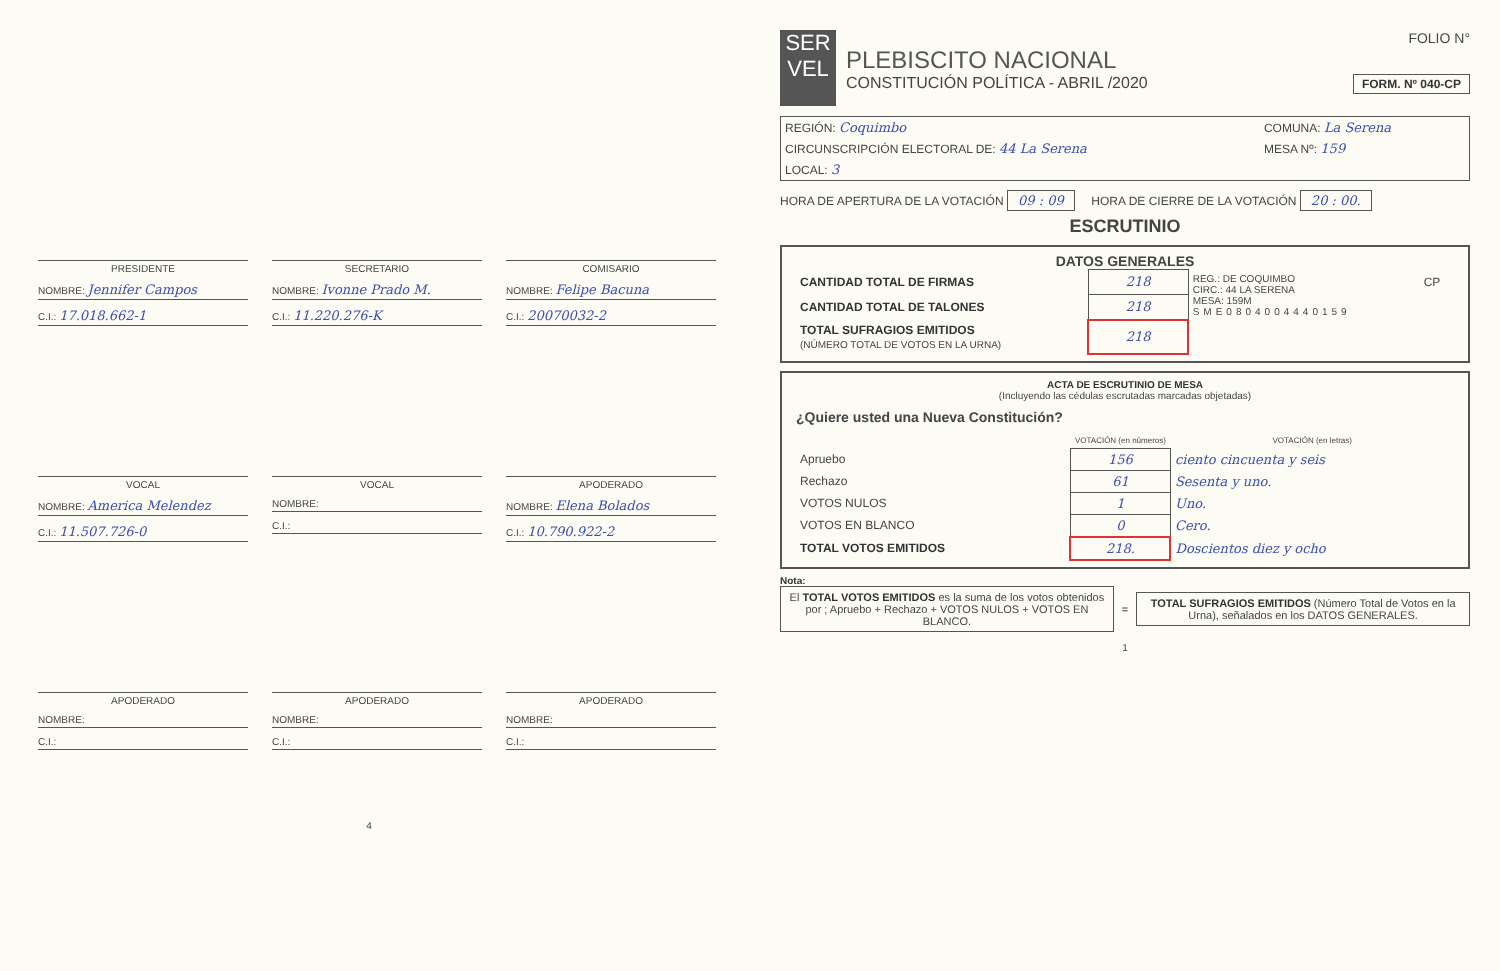PRESIDENTE
NOMBRE: Jennifer Campos
C.I.: 17.018.662-1
SECRETARIO
NOMBRE: Ivonne Prado M.
C.I.: 11.220.276-K
COMISARIO
NOMBRE: Felipe Bacuna
C.I.: 20070032-2
VOCAL
NOMBRE: America Melendez
C.I.: 11.507.726-0
VOCAL
NOMBRE:
C.I.:
APODERADO
NOMBRE: Elena Bolados
C.I.: 10.790.922-2
APODERADO
NOMBRE:
C.I.:
APODERADO
NOMBRE:
C.I.:
APODERADO
NOMBRE:
C.I.:
4
SER
VEL
FOLIO N°
PLEBISCITO NACIONAL
CONSTITUCIÓN POLÍTICA - ABRIL /2020 FORM. Nº 040-CP
| REGIÓN: Coquimbo | COMUNA: La Serena |
| CIRCUNSCRIPCIÓN ELECTORAL DE: 44 La Serena | MESA Nº: 159 |
| LOCAL: 3 | |
HORA DE APERTURA DE LA VOTACIÓN 09 : 09 HORA DE CIERRE DE LA VOTACIÓN 20 : 00.
ESCRUTINIO
DATOS GENERALES
| CANTIDAD TOTAL DE FIRMAS | 218 | REG.: DE COQUIMBO CIRC.: 44 LA SERENA MESA: 159M SME0804004440159 | CP |
| CANTIDAD TOTAL DE TALONES | 218 | | |
| TOTAL SUFRAGIOS EMITIDOS (NÚMERO TOTAL DE VOTOS EN LA URNA) | 218 | | |
ACTA DE ESCRUTINIO DE MESA
(Incluyendo las cédulas escrutadas marcadas objetadas)
¿Quiere usted una Nueva Constitución?
| | VOTACIÓN (en números) | VOTACIÓN (en letras) |
| Apruebo | 156 | ciento cincuenta y seis |
| Rechazo | 61 | Sesenta y uno. |
| VOTOS NULOS | 1 | Uno. |
| VOTOS EN BLANCO | 0 | Cero. |
| TOTAL VOTOS EMITIDOS | 218. | Doscientos diez y ocho |
Nota:
El TOTAL VOTOS EMITIDOS es la suma de los votos obtenidos por ; Apruebo + Rechazo + VOTOS NULOS + VOTOS EN BLANCO.
=
TOTAL SUFRAGIOS EMITIDOS (Número Total de Votos en la Urna), señalados en los DATOS GENERALES.
1